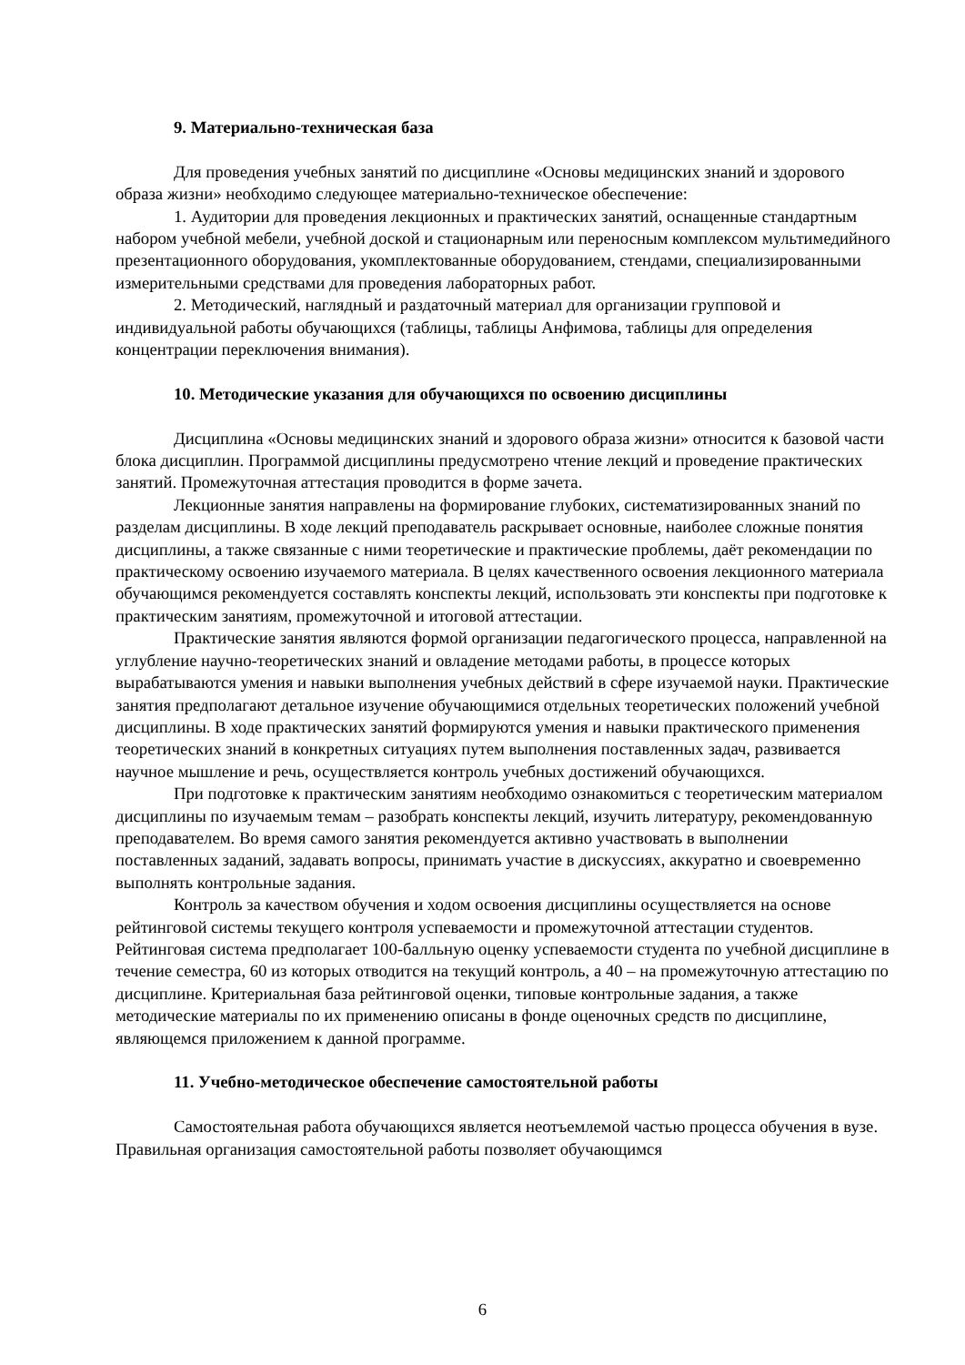9. Материально-техническая база
Для проведения учебных занятий по дисциплине «Основы медицинских знаний и здорового образа жизни» необходимо следующее материально-техническое обеспечение:
1. Аудитории для проведения лекционных и практических занятий, оснащенные стандартным набором учебной мебели, учебной доской и стационарным или переносным комплексом мультимедийного презентационного оборудования, укомплектованные оборудованием, стендами, специализированными измерительными средствами для проведения лабораторных работ.
2. Методический, наглядный и раздаточный материал для организации групповой и индивидуальной работы обучающихся (таблицы, таблицы Анфимова, таблицы для определения концентрации переключения внимания).
10. Методические указания для обучающихся по освоению дисциплины
Дисциплина «Основы медицинских знаний и здорового образа жизни» относится к базовой части блока дисциплин. Программой дисциплины предусмотрено чтение лекций и проведение практических занятий. Промежуточная аттестация проводится в форме зачета.
Лекционные занятия направлены на формирование глубоких, систематизированных знаний по разделам дисциплины. В ходе лекций преподаватель раскрывает основные, наиболее сложные понятия дисциплины, а также связанные с ними теоретические и практические проблемы, даёт рекомендации по практическому освоению изучаемого материала. В целях качественного освоения лекционного материала обучающимся рекомендуется составлять конспекты лекций, использовать эти конспекты при подготовке к практическим занятиям, промежуточной и итоговой аттестации.
Практические занятия являются формой организации педагогического процесса, направленной на углубление научно-теоретических знаний и овладение методами работы, в процессе которых вырабатываются умения и навыки выполнения учебных действий в сфере изучаемой науки. Практические занятия предполагают детальное изучение обучающимися отдельных теоретических положений учебной дисциплины. В ходе практических занятий формируются умения и навыки практического применения теоретических знаний в конкретных ситуациях путем выполнения поставленных задач, развивается научное мышление и речь, осуществляется контроль учебных достижений обучающихся.
При подготовке к практическим занятиям необходимо ознакомиться с теоретическим материалом дисциплины по изучаемым темам – разобрать конспекты лекций, изучить литературу, рекомендованную преподавателем. Во время самого занятия рекомендуется активно участвовать в выполнении поставленных заданий, задавать вопросы, принимать участие в дискуссиях, аккуратно и своевременно выполнять контрольные задания.
Контроль за качеством обучения и ходом освоения дисциплины осуществляется на основе рейтинговой системы текущего контроля успеваемости и промежуточной аттестации студентов. Рейтинговая система предполагает 100-балльную оценку успеваемости студента по учебной дисциплине в течение семестра, 60 из которых отводится на текущий контроль, а 40 – на промежуточную аттестацию по дисциплине. Критериальная база рейтинговой оценки, типовые контрольные задания, а также методические материалы по их применению описаны в фонде оценочных средств по дисциплине, являющемся приложением к данной программе.
11. Учебно-методическое обеспечение самостоятельной работы
Самостоятельная работа обучающихся является неотъемлемой частью процесса обучения в вузе. Правильная организация самостоятельной работы позволяет обучающимся
6